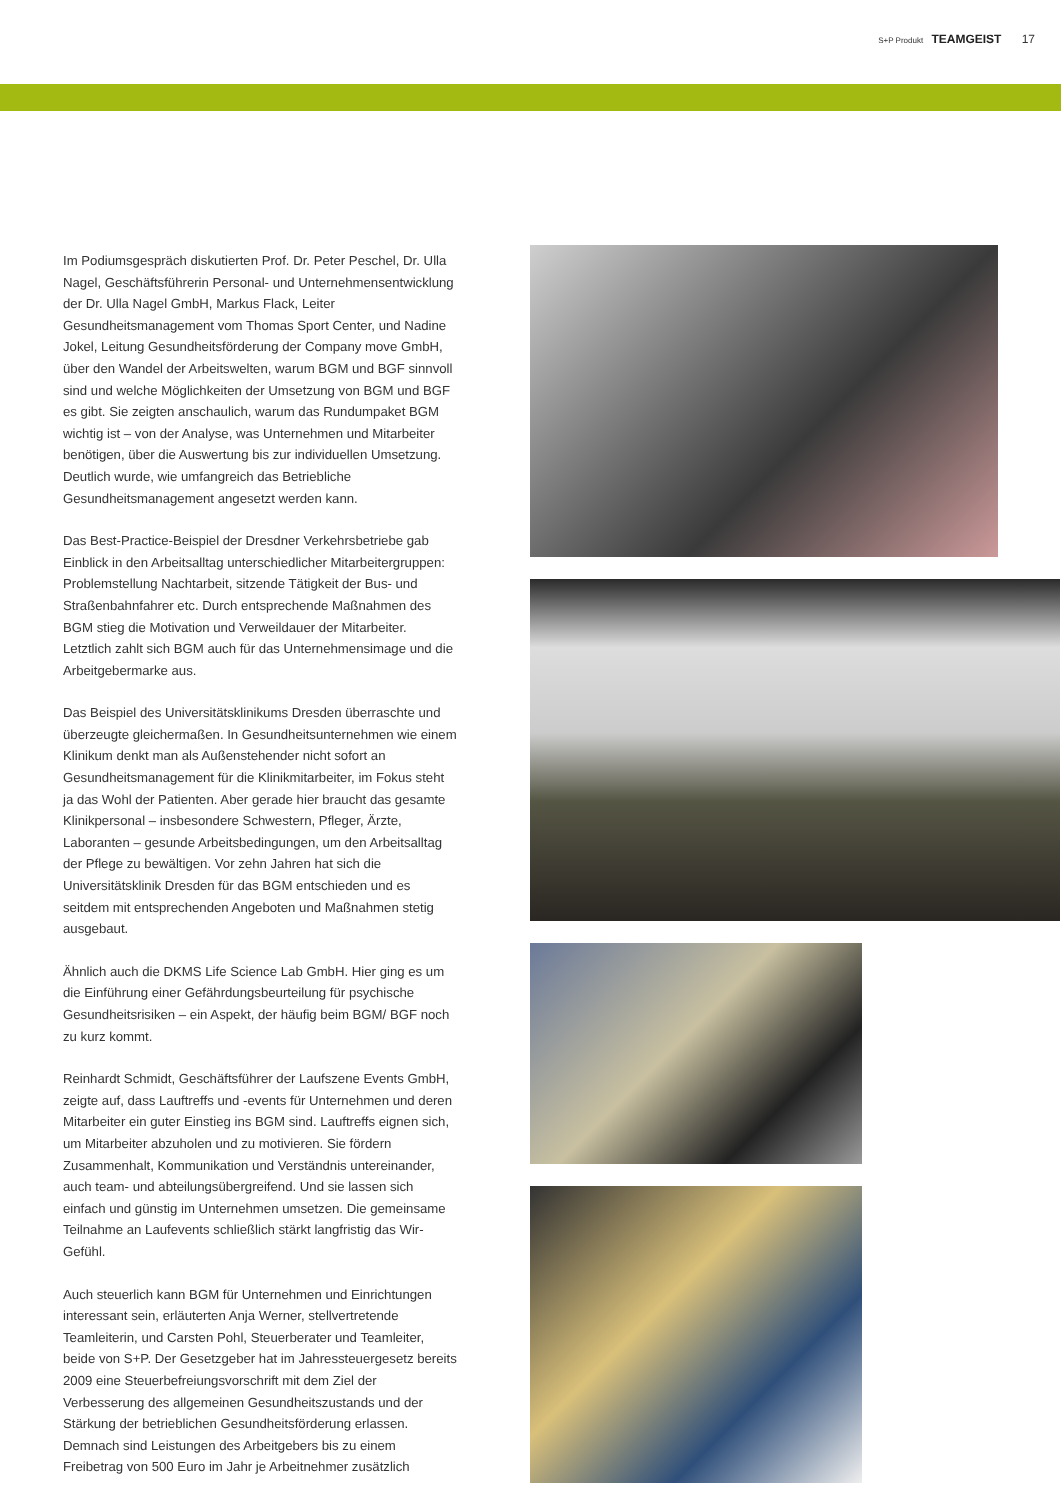S+P Produkt TEAMGEIST 17
Im Podiumsgespräch diskutierten Prof. Dr. Peter Peschel, Dr. Ulla Nagel, Geschäftsführerin Personal- und Unternehmensentwicklung der Dr. Ulla Nagel GmbH, Markus Flack, Leiter Gesundheitsmanagement vom Thomas Sport Center, und Nadine Jokel, Leitung Gesundheitsförderung der Company move GmbH, über den Wandel der Arbeitswelten, warum BGM und BGF sinnvoll sind und welche Möglichkeiten der Umsetzung von BGM und BGF es gibt. Sie zeigten anschaulich, warum das Rundumpaket BGM wichtig ist – von der Analyse, was Unternehmen und Mitarbeiter benötigen, über die Auswertung bis zur individuellen Umsetzung. Deutlich wurde, wie umfangreich das Betriebliche Gesundheitsmanagement angesetzt werden kann.
Das Best-Practice-Beispiel der Dresdner Verkehrsbetriebe gab Einblick in den Arbeitsalltag unterschiedlicher Mitarbeitergruppen: Problemstellung Nachtarbeit, sitzende Tätigkeit der Bus- und Straßenbahnfahrer etc. Durch entsprechende Maßnahmen des BGM stieg die Motivation und Verweildauer der Mitarbeiter. Letztlich zahlt sich BGM auch für das Unternehmensimage und die Arbeitgebermarke aus.
Das Beispiel des Universitätsklinikums Dresden überraschte und überzeugte gleichermaßen. In Gesundheitsunternehmen wie einem Klinikum denkt man als Außenstehender nicht sofort an Gesundheitsmanagement für die Klinikmitarbeiter, im Fokus steht ja das Wohl der Patienten. Aber gerade hier braucht das gesamte Klinikpersonal – insbesondere Schwestern, Pfleger, Ärzte, Laboranten – gesunde Arbeitsbedingungen, um den Arbeitsalltag der Pflege zu bewältigen. Vor zehn Jahren hat sich die Universitätsklinik Dresden für das BGM entschieden und es seitdem mit entsprechenden Angeboten und Maßnahmen stetig ausgebaut.
Ähnlich auch die DKMS Life Science Lab GmbH. Hier ging es um die Einführung einer Gefährdungsbeurteilung für psychische Gesundheitsrisiken – ein Aspekt, der häufig beim BGM/ BGF noch zu kurz kommt.
Reinhardt Schmidt, Geschäftsführer der Laufszene Events GmbH, zeigte auf, dass Lauftreffs und -events für Unternehmen und deren Mitarbeiter ein guter Einstieg ins BGM sind. Lauftreffs eignen sich, um Mitarbeiter abzuholen und zu motivieren. Sie fördern Zusammenhalt, Kommunikation und Verständnis untereinander, auch team- und abteilungsübergreifend. Und sie lassen sich einfach und günstig im Unternehmen umsetzen. Die gemeinsame Teilnahme an Laufevents schließlich stärkt langfristig das Wir-Gefühl.
Auch steuerlich kann BGM für Unternehmen und Einrichtungen interessant sein, erläuterten Anja Werner, stellvertretende Teamleiterin, und Carsten Pohl, Steuerberater und Teamleiter, beide von S+P. Der Gesetzgeber hat im Jahressteuergesetz bereits 2009 eine Steuerbefreiungsvorschrift mit dem Ziel der Verbesserung des allgemeinen Gesundheitszustands und der Stärkung der betrieblichen Gesundheitsförderung erlassen. Demnach sind Leistungen des Arbeitgebers bis zu einem Freibetrag von 500 Euro im Jahr je Arbeitnehmer zusätzlich